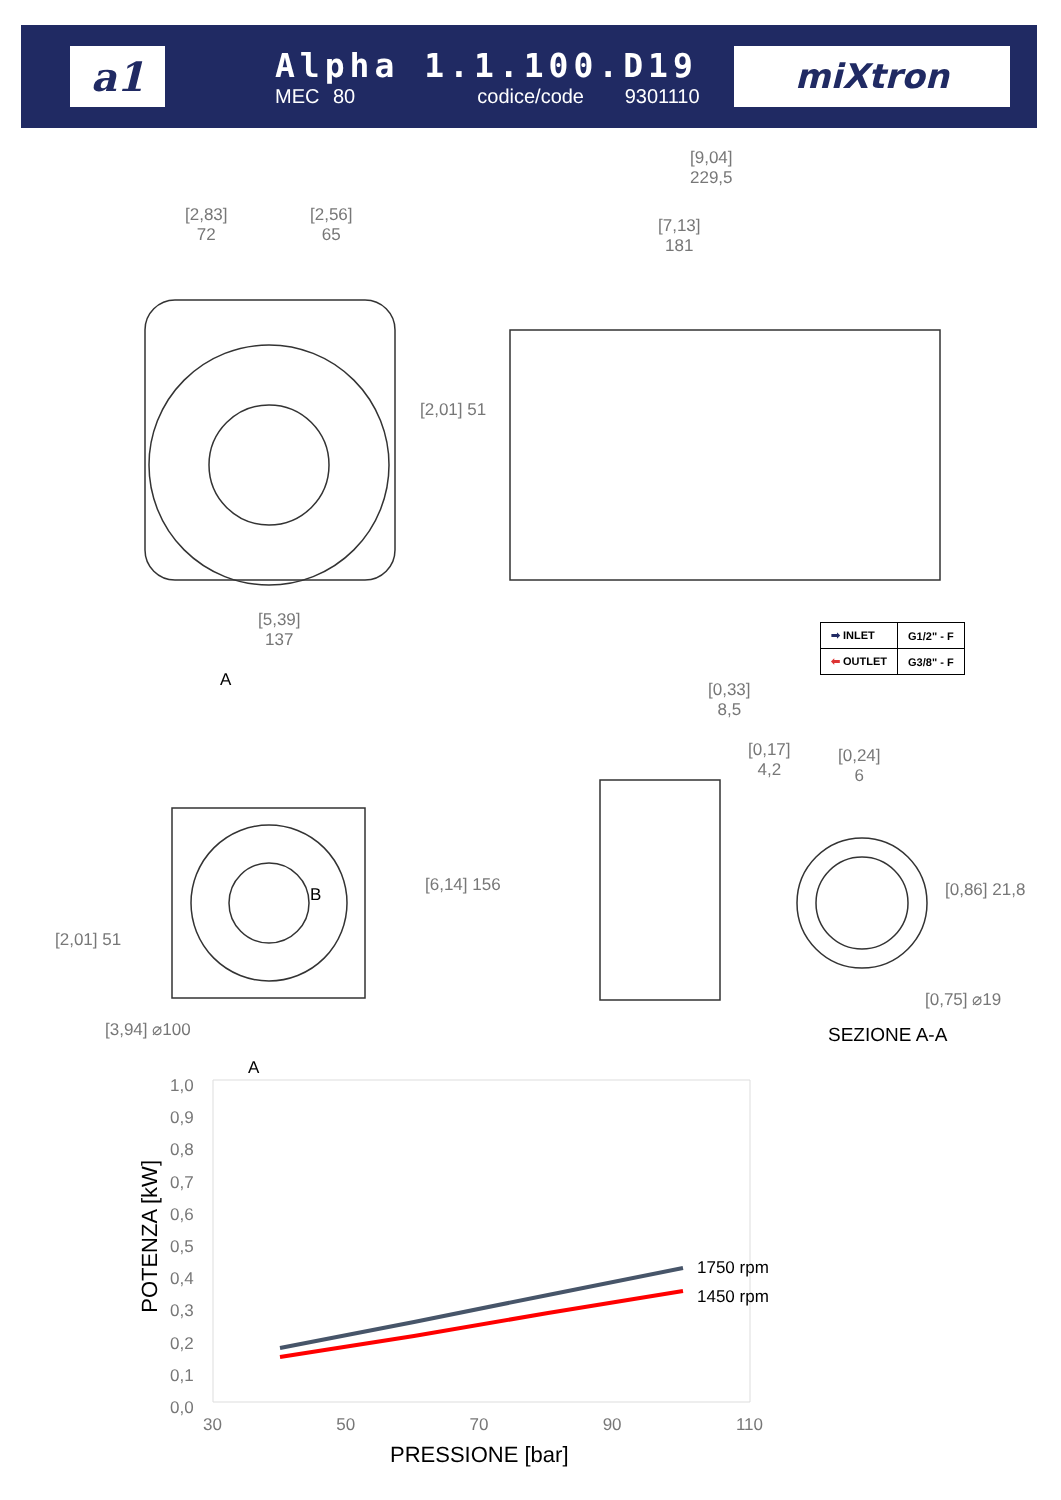a1
Alpha 1.1.100.D19
MEC 80 codice/code 9301110
miXtron
[9,04]
229,5
[2,83]
72
[2,56]
65
[7,13]
181
[2,01] 51
[5,39]
137
A
[0,33]
8,5
[0,17]
4,2
[0,24]
6
[6,14] 156 [0,86] 21,8
[2,01] 51
B
[0,75] ⌀19
[3,94] ⌀100 SEZIONE A-A
A
| ➡ INLET | G1/2" - F |
| ⬅ OUTLET | G3/8" - F |
1,0
0,9
0,8
0,7
0,6
0,5
0,4
0,3
0,2
0,1
0,0
POTENZA [kW]
1750 rpm
1450 rpm
30 50 70 90 110
PRESSIONE [bar]